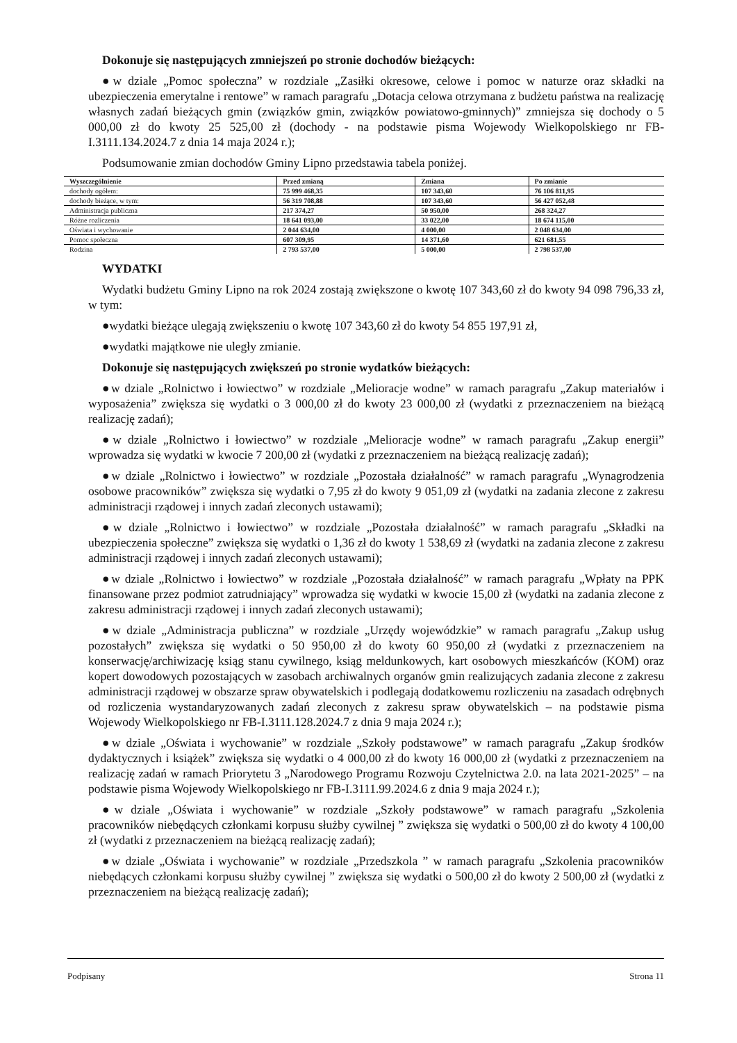Dokonuje się następujących zmniejszeń po stronie dochodów bieżących:
●w dziale „Pomoc społeczna” w rozdziale „Zasiłki okresowe, celowe i pomoc w naturze oraz składki na ubezpieczenia emerytalne i rentowe” w ramach paragrafu „Dotacja celowa otrzymana z budżetu państwa na realizację własnych zadań bieżących gmin (związków gmin, związków powiatowo-gminnych)” zmniejsza się dochody o 5 000,00 zł do kwoty 25 525,00 zł (dochody - na podstawie pisma Wojewody Wielkopolskiego nr FB-I.3111.134.2024.7 z dnia 14 maja 2024 r.);
Podsumowanie zmian dochodów Gminy Lipno przedstawia tabela poniżej.
| Wyszczególnienie | Przed zmianą | Zmiana | Po zmianie |
| --- | --- | --- | --- |
| dochody ogółem: | 75 999 468,35 | 107 343,60 | 76 106 811,95 |
| dochody bieżące, w tym: | 56 319 708,88 | 107 343,60 | 56 427 052,48 |
| Administracja publiczna | 217 374,27 | 50 950,00 | 268 324,27 |
| Różne rozliczenia | 18 641 093,00 | 33 022,00 | 18 674 115,00 |
| Oświata i wychowanie | 2 044 634,00 | 4 000,00 | 2 048 634,00 |
| Pomoc społeczna | 607 309,95 | 14 371,60 | 621 681,55 |
| Rodzina | 2 793 537,00 | 5 000,00 | 2 798 537,00 |
WYDATKI
Wydatki budżetu Gminy Lipno na rok 2024 zostają zwiększone o kwotę 107 343,60 zł do kwoty 94 098 796,33 zł, w tym:
●wydatki bieżące ulegają zwiększeniu o kwotę 107 343,60 zł do kwoty 54 855 197,91 zł,
●wydatki majątkowe nie uległy zmianie.
Dokonuje się następujących zwiększeń po stronie wydatków bieżących:
●w dziale „Rolnictwo i łowiectwo” w rozdziale „Melioracje wodne” w ramach paragrafu „Zakup materiałów i wyposażenia” zwiększa się wydatki o 3 000,00 zł do kwoty 23 000,00 zł (wydatki z przeznaczeniem na bieżącą realizację zadań);
●w dziale „Rolnictwo i łowiectwo” w rozdziale „Melioracje wodne” w ramach paragrafu „Zakup energii” wprowadza się wydatki w kwocie 7 200,00 zł (wydatki z przeznaczeniem na bieżącą realizację zadań);
●w dziale „Rolnictwo i łowiectwo” w rozdziale „Pozostała działalność” w ramach paragrafu „Wynagrodzenia osobowe pracowników” zwiększa się wydatki o 7,95 zł do kwoty 9 051,09 zł (wydatki na zadania zlecone z zakresu administracji rządowej i innych zadań zleconych ustawami);
●w dziale „Rolnictwo i łowiectwo” w rozdziale „Pozostała działalność” w ramach paragrafu „Składki na ubezpieczenia społeczne” zwiększa się wydatki o 1,36 zł do kwoty 1 538,69 zł (wydatki na zadania zlecone z zakresu administracji rządowej i innych zadań zleconych ustawami);
●w dziale „Rolnictwo i łowiectwo” w rozdziale „Pozostała działalność” w ramach paragrafu „Wpłaty na PPK finansowane przez podmiot zatrudniający” wprowadza się wydatki w kwocie 15,00 zł (wydatki na zadania zlecone z zakresu administracji rządowej i innych zadań zleconych ustawami);
●w dziale „Administracja publiczna” w rozdziale „Urzędy wojewódzkie” w ramach paragrafu „Zakup usług pozostałych” zwiększa się wydatki o 50 950,00 zł do kwoty 60 950,00 zł (wydatki z przeznaczeniem na konserwację/archiwizację ksiąg stanu cywilnego, ksiąg meldunkowych, kart osobowych mieszkańców (KOM) oraz kopert dowodowych pozostających w zasobach archiwalnych organów gmin realizujących zadania zlecone z zakresu administracji rządowej w obszarze spraw obywatelskich i podlegają dodatkowemu rozliczeniu na zasadach odrębnych od rozliczenia wystandaryzowanych zadań zleconych z zakresu spraw obywatelskich – na podstawie pisma Wojewody Wielkopolskiego nr FB-I.3111.128.2024.7 z dnia 9 maja 2024 r.);
●w dziale „Oświata i wychowanie” w rozdziale „Szkoły podstawowe” w ramach paragrafu „Zakup środków dydaktycznych i książek” zwiększa się wydatki o 4 000,00 zł do kwoty 16 000,00 zł (wydatki z przeznaczeniem na realizację zadań w ramach Priorytetu 3 „Narodowego Programu Rozwoju Czytelnictwa 2.0. na lata 2021-2025” – na podstawie pisma Wojewody Wielkopolskiego nr FB-I.3111.99.2024.6 z dnia 9 maja 2024 r.);
●w dziale „Oświata i wychowanie” w rozdziale „Szkoły podstawowe” w ramach paragrafu „Szkolenia pracowników niebędących członkami korpusu służby cywilnej ” zwiększa się wydatki o 500,00 zł do kwoty 4 100,00 zł (wydatki z przeznaczeniem na bieżącą realizację zadań);
●w dziale „Oświata i wychowanie” w rozdziale „Przedszkola ” w ramach paragrafu „Szkolenia pracowników niebędących członkami korpusu służby cywilnej ” zwiększa się wydatki o 500,00 zł do kwoty 2 500,00 zł (wydatki z przeznaczeniem na bieżącą realizację zadań);
Podpisany Strona 11